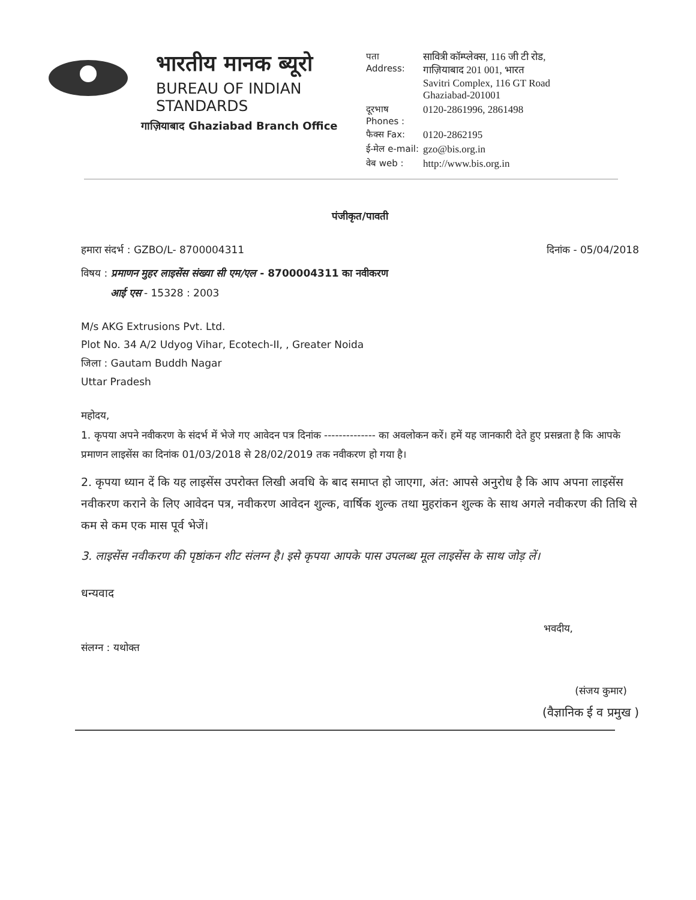भारतीय मानक ब्यूरो
BUREAU OF INDIAN STANDARDS
गाज़ियाबाद Ghaziabad Branch Office
पता
Address:
सावित्री कॉम्प्लेक्स, 116 जी टी रोड, गाज़ियाबाद 201 001, भारत
Savitri Complex, 116 GT Road Ghaziabad-201001
दूरभाष Phones :
0120-2861996, 2861498
फैक्स Fax:
0120-2862195
ई-मेल e-mail:
gzo@bis.org.in
वेब web :
http://www.bis.org.in
पंजीकृत/पावती
हमारा संदर्भ : GZBO/L- 8700004311 दिनांक - 05/04/2018
विषय : प्रमाणन मुहर लाइसेंस संख्या सी एम/एल - 8700004311 का नवीकरण
आई एस - 15328 : 2003
M/s AKG Extrusions Pvt. Ltd.
Plot No. 34 A/2 Udyog Vihar, Ecotech-II, , Greater Noida
जिला : Gautam Buddh Nagar
Uttar Pradesh
महोदय,
1. कृपया अपने नवीकरण के संदर्भ में भेजे गए आवेदन पत्र दिनांक -------------- का अवलोकन करें। हमें यह जानकारी देते हुए प्रसन्नता है कि आपके प्रमाणन लाइसेंस का दिनांक 01/03/2018 से 28/02/2019 तक नवीकरण हो गया है।
2. कृपया ध्यान दें कि यह लाइसेंस उपरोक्त लिखी अवधि के बाद समाप्त हो जाएगा, अंत: आपसे अनुरोध है कि आप अपना लाइसेंस नवीकरण कराने के लिए आवेदन पत्र, नवीकरण आवेदन शुल्क, वार्षिक शुल्क तथा मुहरांकन शुल्क के साथ अगले नवीकरण की तिथि से कम से कम एक मास पूर्व भेजें।
3. लाइसेंस नवीकरण की पृष्ठांकन शीट संलग्न है। इसे कृपया आपके पास उपलब्ध मूल लाइसेंस के साथ जोड़ लें।
धन्यवाद
भवदीय,
संलग्न : यथोक्त
(संजय कुमार)
(वैज्ञानिक ई व प्रमुख )